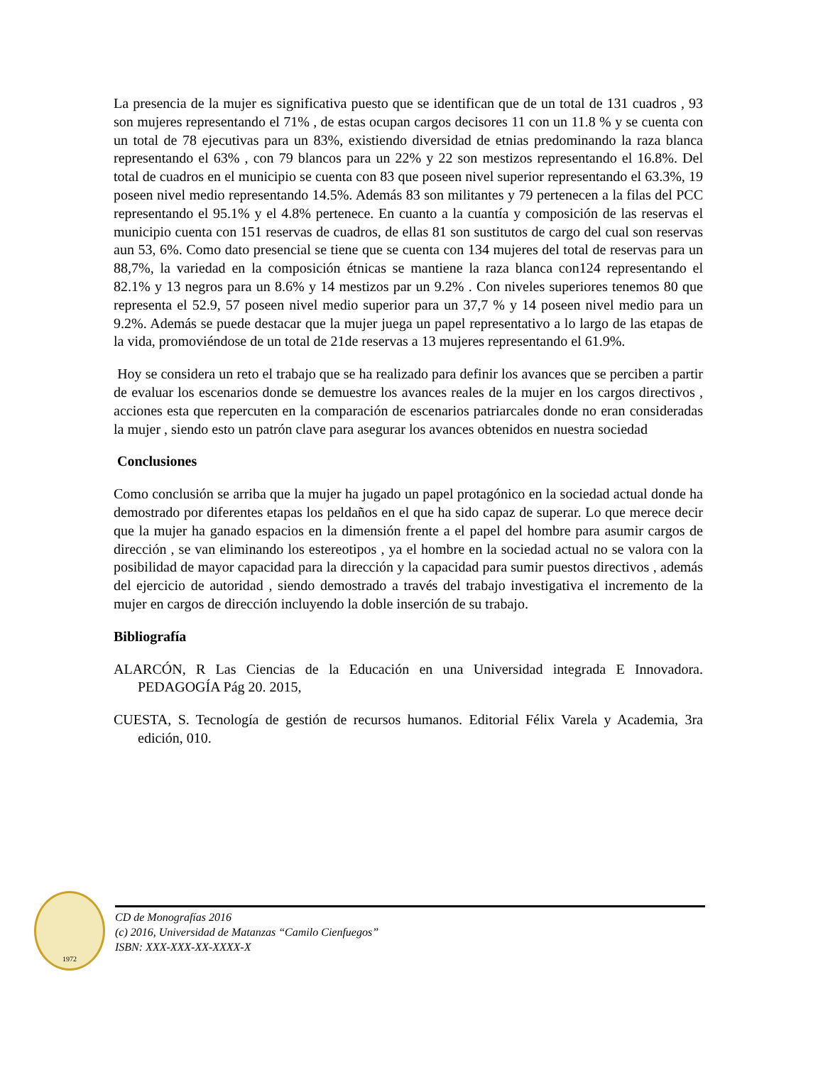La presencia de la mujer es significativa puesto que se identifican que de un total de 131 cuadros , 93 son mujeres representando el 71% , de estas ocupan cargos decisores 11 con un 11.8 % y se cuenta con un total de 78 ejecutivas para un 83%, existiendo diversidad de etnias predominando la raza blanca representando el 63% , con 79 blancos para un 22% y 22 son mestizos representando el 16.8%. Del total de cuadros en el municipio se cuenta con 83 que poseen nivel superior representando el 63.3%, 19 poseen nivel medio representando 14.5%. Además 83 son militantes y 79 pertenecen a la filas del PCC representando el 95.1% y el 4.8% pertenece. En cuanto a la cuantía y composición de las reservas el municipio cuenta con 151 reservas de cuadros, de ellas 81 son sustitutos de cargo del cual son reservas aun 53, 6%. Como dato presencial se tiene que se cuenta con 134 mujeres del total de reservas para un 88,7%, la variedad en la composición étnicas se mantiene la raza blanca con124 representando el 82.1% y 13 negros para un 8.6% y 14 mestizos par un 9.2% . Con niveles superiores tenemos 80 que representa el 52.9, 57 poseen nivel medio superior para un 37,7 % y 14 poseen nivel medio para un 9.2%. Además se puede destacar que la mujer juega un papel representativo a lo largo de las etapas de la vida, promoviéndose de un total de 21de reservas a 13 mujeres representando el 61.9%.
Hoy se considera un reto el trabajo que se ha realizado para definir los avances que se perciben a partir de evaluar los escenarios donde se demuestre los avances reales de la mujer en los cargos directivos , acciones esta que repercuten en la comparación de escenarios patriarcales donde no eran consideradas la mujer , siendo esto un patrón clave para asegurar los avances obtenidos en nuestra sociedad
Conclusiones
Como conclusión se arriba que la mujer ha jugado un papel protagónico en la sociedad actual donde ha demostrado por diferentes etapas los peldaños en el que ha sido capaz de superar. Lo que merece decir que la mujer ha ganado espacios en la dimensión frente a el papel del hombre para asumir cargos de dirección , se van eliminando los estereotipos , ya el hombre en la sociedad actual no se valora con la posibilidad de mayor capacidad para la dirección y la capacidad para sumir puestos directivos , además del ejercicio de autoridad , siendo demostrado a través del trabajo investigativa el incremento de la mujer en cargos de dirección incluyendo la doble inserción de su trabajo.
Bibliografía
ALARCÓN, R Las Ciencias de la Educación en una Universidad integrada E Innovadora. PEDAGOGÍA Pág 20. 2015,
CUESTA, S. Tecnología de gestión de recursos humanos. Editorial Félix Varela y Academia, 3ra edición, 010.
1972
CD de Monografías 2016
(c) 2016, Universidad de Matanzas “Camilo Cienfuegos”
ISBN: XXX-XXX-XX-XXXX-X